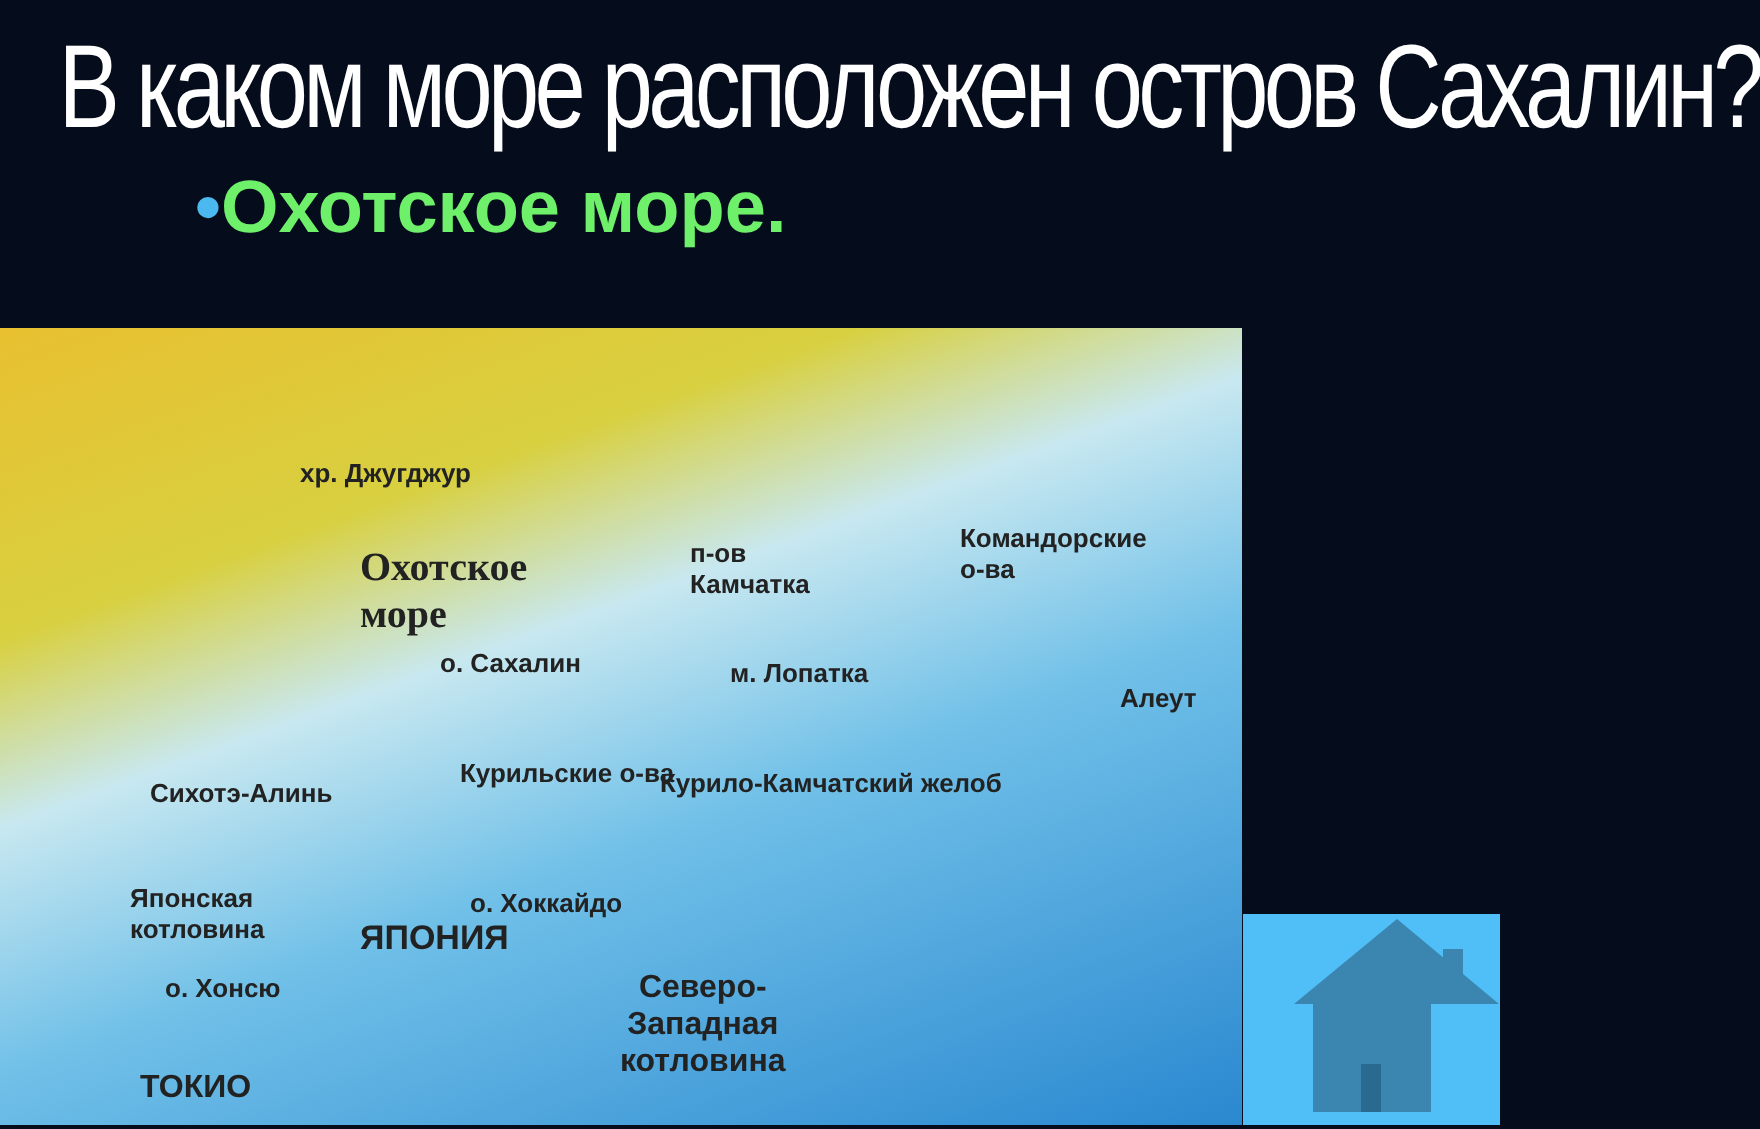В каком море расположен остров Сахалин?
•Охотское море.
Охотское
море
о. Сахалин
п-ов
Камчатка
Командорские
о-ва
о. Хоккайдо
ЯПОНИЯ
Японская
котловина
о. Хонсю
ТОКИО
Северо-
Западная
котловина
Курильские о-ва Курило-Камчатский желоб
хр. Джугджур
Сихотэ-Алинь
м. Лопатка
Алеут